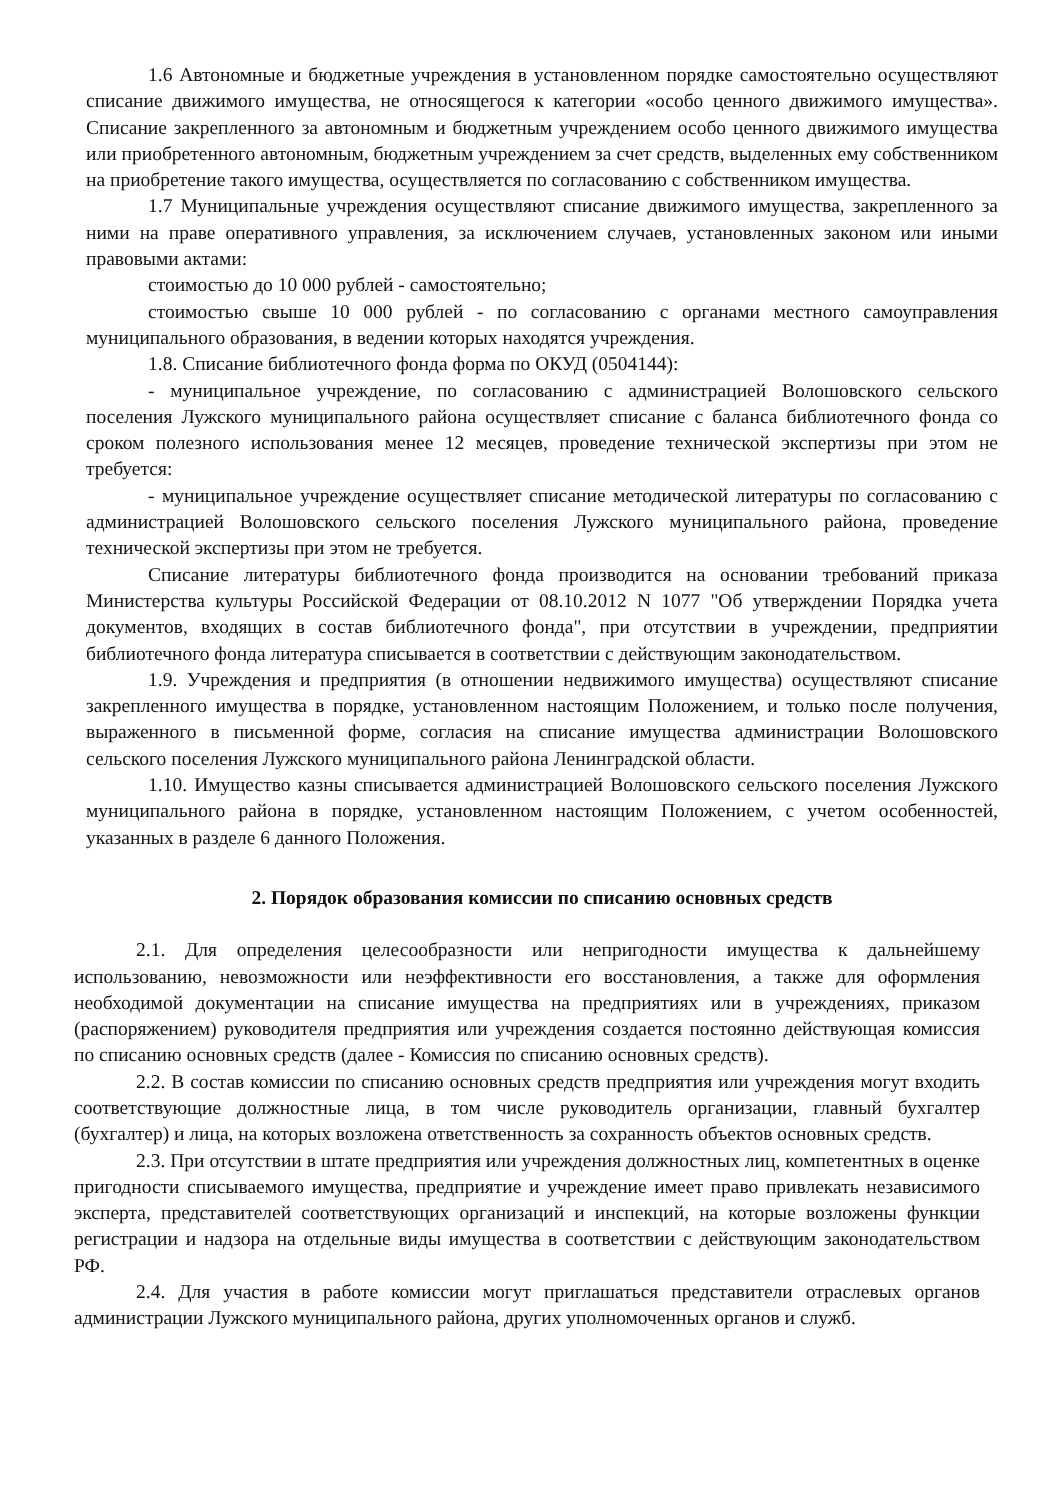1.6 Автономные и бюджетные учреждения в установленном порядке самостоятельно осуществляют списание движимого имущества, не относящегося к категории «особо ценного движимого имущества». Списание закрепленного за автономным и бюджетным учреждением особо ценного движимого имущества или приобретенного автономным, бюджетным учреждением за счет средств, выделенных ему собственником на приобретение такого имущества, осуществляется по согласованию с собственником имущества.
1.7 Муниципальные учреждения осуществляют списание движимого имущества, закрепленного за ними на праве оперативного управления, за исключением случаев, установленных законом или иными правовыми актами:
стоимостью до 10 000 рублей - самостоятельно;
стоимостью свыше 10 000 рублей - по согласованию с органами местного самоуправления муниципального образования, в ведении которых находятся учреждения.
1.8. Списание библиотечного фонда форма по ОКУД (0504144):
- муниципальное учреждение, по согласованию с администрацией Волошовского сельского поселения Лужского муниципального района осуществляет списание с баланса библиотечного фонда со сроком полезного использования менее 12 месяцев, проведение технической экспертизы при этом не требуется:
- муниципальное учреждение осуществляет списание методической литературы по согласованию с администрацией Волошовского сельского поселения Лужского муниципального района, проведение технической экспертизы при этом не требуется.
Списание литературы библиотечного фонда производится на основании требований приказа Министерства культуры Российской Федерации от 08.10.2012 N 1077 "Об утверждении Порядка учета документов, входящих в состав библиотечного фонда", при отсутствии в учреждении, предприятии библиотечного фонда литература списывается в соответствии с действующим законодательством.
1.9. Учреждения и предприятия (в отношении недвижимого имущества) осуществляют списание закрепленного имущества в порядке, установленном настоящим Положением, и только после получения, выраженного в письменной форме, согласия на списание имущества администрации Волошовского сельского поселения Лужского муниципального района Ленинградской области.
1.10. Имущество казны списывается администрацией Волошовского сельского поселения Лужского муниципального района в порядке, установленном настоящим Положением, с учетом особенностей, указанных в разделе 6 данного Положения.
2. Порядок образования комиссии по списанию основных средств
2.1. Для определения целесообразности или непригодности имущества к дальнейшему использованию, невозможности или неэффективности его восстановления, а также для оформления необходимой документации на списание имущества на предприятиях или в учреждениях, приказом (распоряжением) руководителя предприятия или учреждения создается постоянно действующая комиссия по списанию основных средств (далее - Комиссия по списанию основных средств).
2.2. В состав комиссии по списанию основных средств предприятия или учреждения могут входить соответствующие должностные лица, в том числе руководитель организации, главный бухгалтер (бухгалтер) и лица, на которых возложена ответственность за сохранность объектов основных средств.
2.3. При отсутствии в штате предприятия или учреждения должностных лиц, компетентных в оценке пригодности списываемого имущества, предприятие и учреждение имеет право привлекать независимого эксперта, представителей соответствующих организаций и инспекций, на которые возложены функции регистрации и надзора на отдельные виды имущества в соответствии с действующим законодательством РФ.
2.4. Для участия в работе комиссии могут приглашаться представители отраслевых органов администрации Лужского муниципального района, других уполномоченных органов и служб.